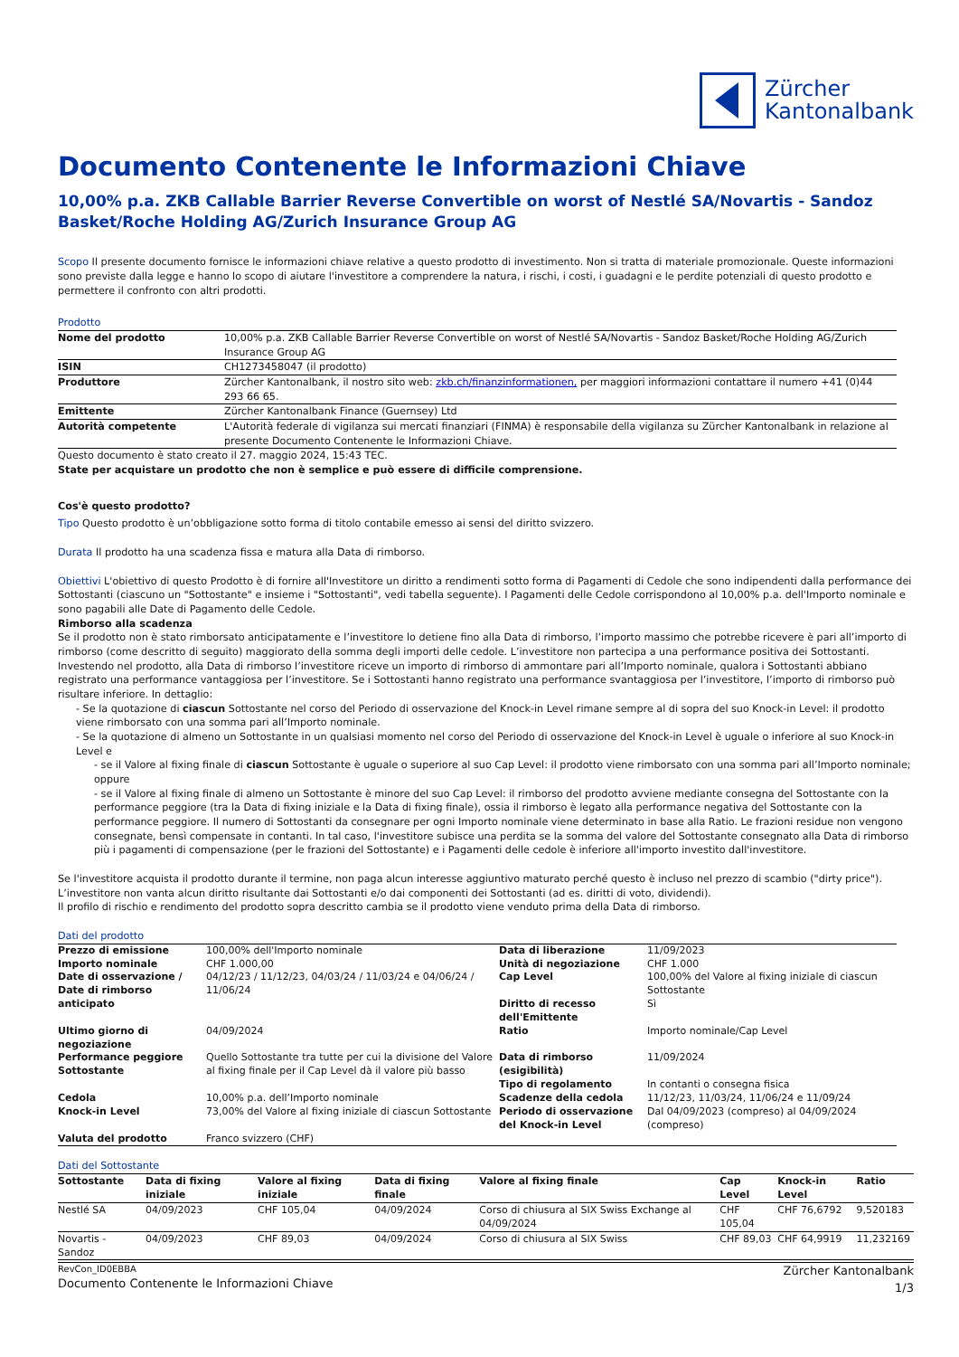Zürcher
Kantonalbank
Documento Contenente le Informazioni Chiave
10,00% p.a. ZKB Callable Barrier Reverse Convertible on worst of Nestlé SA/Novartis - Sandoz Basket/Roche Holding AG/Zurich Insurance Group AG
Scopo Il presente documento fornisce le informazioni chiave relative a questo prodotto di investimento. Non si tratta di materiale promozionale. Queste informazioni sono previste dalla legge e hanno lo scopo di aiutare l'investitore a comprendere la natura, i rischi, i costi, i guadagni e le perdite potenziali di questo prodotto e permettere il confronto con altri prodotti.
Prodotto
| Nome del prodotto | 10,00% p.a. ZKB Callable Barrier Reverse Convertible on worst of Nestlé SA/Novartis - Sandoz Basket/Roche Holding AG/Zurich Insurance Group AG |
| ISIN | CH1273458047 (il prodotto) |
| Produttore | Zürcher Kantonalbank, il nostro sito web: zkb.ch/finanzinformationen, per maggiori informazioni contattare il numero +41 (0)44 293 66 65. |
| Emittente | Zürcher Kantonalbank Finance (Guernsey) Ltd |
| Autorità competente | L'Autorità federale di vigilanza sui mercati finanziari (FINMA) è responsabile della vigilanza su Zürcher Kantonalbank in relazione al presente Documento Contenente le Informazioni Chiave. |
Questo documento è stato creato il 27. maggio 2024, 15:43 TEC.
State per acquistare un prodotto che non è semplice e può essere di difficile comprensione.
Cos'è questo prodotto?
Tipo Questo prodotto è un’obbligazione sotto forma di titolo contabile emesso ai sensi del diritto svizzero.
Durata Il prodotto ha una scadenza fissa e matura alla Data di rimborso.
Obiettivi L'obiettivo di questo Prodotto è di fornire all'Investitore un diritto a rendimenti sotto forma di Pagamenti di Cedole che sono indipendenti dalla performance dei Sottostanti (ciascuno un "Sottostante" e insieme i "Sottostanti", vedi tabella seguente). I Pagamenti delle Cedole corrispondono al 10,00% p.a. dell'Importo nominale e sono pagabili alle Date di Pagamento delle Cedole.
Rimborso alla scadenza
Se il prodotto non è stato rimborsato anticipatamente e l’investitore lo detiene fino alla Data di rimborso, l’importo massimo che potrebbe ricevere è pari all’importo di rimborso (come descritto di seguito) maggiorato della somma degli importi delle cedole. L’investitore non partecipa a una performance positiva dei Sottostanti.
Investendo nel prodotto, alla Data di rimborso l’investitore riceve un importo di rimborso di ammontare pari all’Importo nominale, qualora i Sottostanti abbiano registrato una performance vantaggiosa per l’investitore. Se i Sottostanti hanno registrato una performance svantaggiosa per l’investitore, l’importo di rimborso può risultare inferiore. In dettaglio:
- Se la quotazione di ciascun Sottostante nel corso del Periodo di osservazione del Knock-in Level rimane sempre al di sopra del suo Knock-in Level: il prodotto viene rimborsato con una somma pari all’Importo nominale.
- Se la quotazione di almeno un Sottostante in un qualsiasi momento nel corso del Periodo di osservazione del Knock-in Level è uguale o inferiore al suo Knock-in Level e
- se il Valore al fixing finale di ciascun Sottostante è uguale o superiore al suo Cap Level: il prodotto viene rimborsato con una somma pari all’Importo nominale; oppure
- se il Valore al fixing finale di almeno un Sottostante è minore del suo Cap Level: il rimborso del prodotto avviene mediante consegna del Sottostante con la performance peggiore (tra la Data di fixing iniziale e la Data di fixing finale), ossia il rimborso è legato alla performance negativa del Sottostante con la performance peggiore. Il numero di Sottostanti da consegnare per ogni Importo nominale viene determinato in base alla Ratio. Le frazioni residue non vengono consegnate, bensì compensate in contanti. In tal caso, l'investitore subisce una perdita se la somma del valore del Sottostante consegnato alla Data di rimborso più i pagamenti di compensazione (per le frazioni del Sottostante) e i Pagamenti delle cedole è inferiore all'importo investito dall'investitore.
Se l'investitore acquista il prodotto durante il termine, non paga alcun interesse aggiuntivo maturato perché questo è incluso nel prezzo di scambio ("dirty price"). L’investitore non vanta alcun diritto risultante dai Sottostanti e/o dai componenti dei Sottostanti (ad es. diritti di voto, dividendi).
Il profilo di rischio e rendimento del prodotto sopra descritto cambia se il prodotto viene venduto prima della Data di rimborso.
Dati del prodotto
| Prezzo di emissione | 100,00% dell'Importo nominale | Data di liberazione | 11/09/2023 |
| Importo nominale | CHF 1.000,00 | Unità di negoziazione | CHF 1.000 |
| Date di osservazione / Date di rimborso anticipato | 04/12/23 / 11/12/23, 04/03/24 / 11/03/24 e 04/06/24 / 11/06/24 | Cap Level Diritto di recesso dell'Emittente | 100,00% del Valore al fixing iniziale di ciascun Sottostante Sì |
| Ultimo giorno di negoziazione | 04/09/2024 | Ratio | Importo nominale/Cap Level |
| Performance peggiore Sottostante | Quello Sottostante tra tutte per cui la divisione del Valore al fixing finale per il Cap Level dà il valore più basso | Data di rimborso (esigibilità) Tipo di regolamento | 11/09/2024 In contanti o consegna fisica |
| Cedola | 10,00% p.a. dell’Importo nominale | Scadenze della cedola | 11/12/23, 11/03/24, 11/06/24 e 11/09/24 |
| Knock-in Level | 73,00% del Valore al fixing iniziale di ciascun Sottostante | Periodo di osservazione del Knock-in Level | Dal 04/09/2023 (compreso) al 04/09/2024 (compreso) |
| Valuta del prodotto | Franco svizzero (CHF) | | |
Dati del Sottostante
| Sottostante | Data di fixing iniziale | Valore al fixing iniziale | Data di fixing finale | Valore al fixing finale | Cap Level | Knock-in Level | Ratio |
| --- | --- | --- | --- | --- | --- | --- | --- |
| Nestlé SA | 04/09/2023 | CHF 105,04 | 04/09/2024 | Corso di chiusura al SIX Swiss Exchange al 04/09/2024 | CHF 105,04 | CHF 76,6792 | 9,520183 |
| Novartis - Sandoz | 04/09/2023 | CHF 89,03 | 04/09/2024 | Corso di chiusura al SIX Swiss | CHF 89,03 | CHF 64,9919 | 11,232169 |
RevCon_ID0EBBA
Documento Contenente le Informazioni Chiave
Zürcher Kantonalbank
1/3